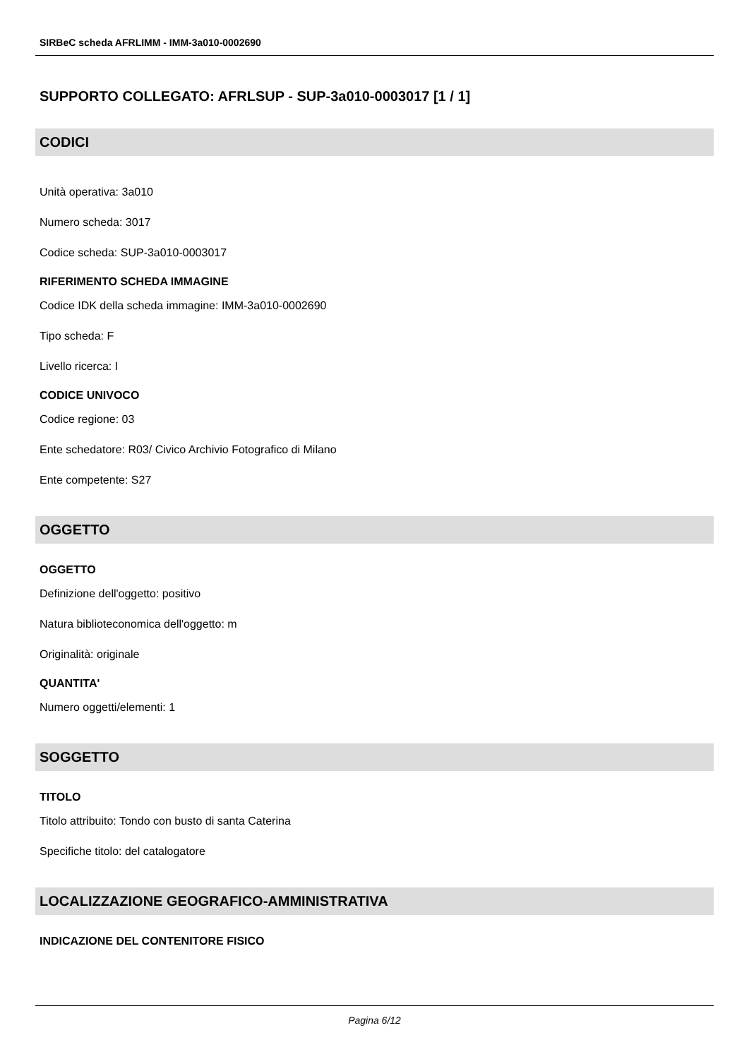SIRBeC scheda AFRLIMM - IMM-3a010-0002690
SUPPORTO COLLEGATO: AFRLSUP - SUP-3a010-0003017 [1 / 1]
CODICI
Unità operativa: 3a010
Numero scheda: 3017
Codice scheda: SUP-3a010-0003017
RIFERIMENTO SCHEDA IMMAGINE
Codice IDK della scheda immagine: IMM-3a010-0002690
Tipo scheda: F
Livello ricerca: I
CODICE UNIVOCO
Codice regione: 03
Ente schedatore: R03/ Civico Archivio Fotografico di Milano
Ente competente: S27
OGGETTO
OGGETTO
Definizione dell'oggetto: positivo
Natura biblioteconomica dell'oggetto: m
Originalità: originale
QUANTITA'
Numero oggetti/elementi: 1
SOGGETTO
TITOLO
Titolo attribuito: Tondo con busto di santa Caterina
Specifiche titolo: del catalogatore
LOCALIZZAZIONE GEOGRAFICO-AMMINISTRATIVA
INDICAZIONE DEL CONTENITORE FISICO
Pagina 6/12